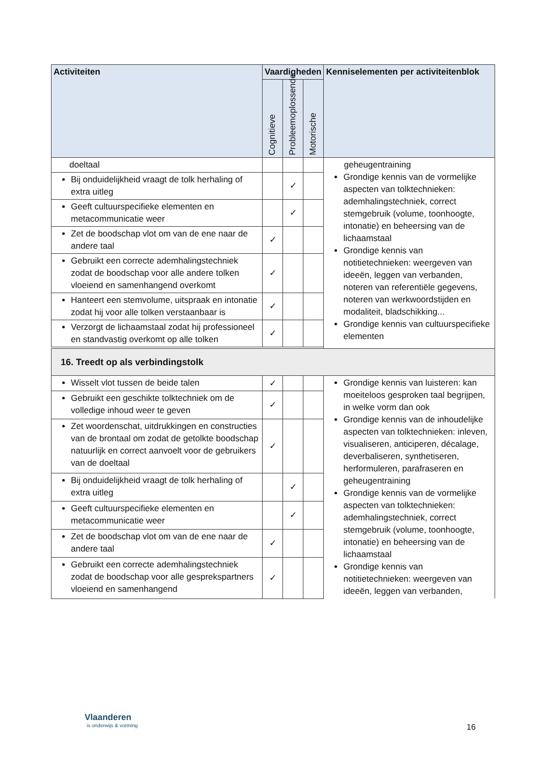| Activiteiten | Vaardigheden | | | Kenniselementen per activiteitenblok |
| --- | --- | --- | --- | --- |
| | Cognitieve | Probleemoplossende | Motorische | |
| doeltaal | | | | geheugentraining Grondige kennis van de vormelijke aspecten van tolktechnieken: ademhalingstechniek, correct stemgebruik (volume, toonhoogte, intonatie) en beheersing van de lichaamstaal Grondige kennis van notitietechnieken: weergeven van ideeën, leggen van verbanden, noteren van referentiële gegevens, noteren van werkwoordstijden en modaliteit, bladschikking... Grondige kennis van cultuurspecifieke elementen |
| Bij onduidelijkheid vraagt de tolk herhaling of extra uitleg | | ✓ | | |
| Geeft cultuurspecifieke elementen en metacommunicatie weer | | ✓ | | |
| Zet de boodschap vlot om van de ene naar de andere taal | ✓ | | | |
| Gebruikt een correcte ademhalingstechniek zodat de boodschap voor alle andere tolken vloeiend en samenhangend overkomt | ✓ | | | |
| Hanteert een stemvolume, uitspraak en intonatie zodat hij voor alle tolken verstaanbaar is | ✓ | | | |
| Verzorgt de lichaamstaal zodat hij professioneel en standvastig overkomt op alle tolken | ✓ | | | |
| 16. Treedt op als verbindingstolk | | | | |
| Wisselt vlot tussen de beide talen | ✓ | | | Grondige kennis van luisteren: kan moeiteloos gesproken taal begrijpen, in welke vorm dan ook Grondige kennis van de inhoudelijke aspecten van tolktechnieken: inleven, visualiseren, anticiperen, décalage, deverbaliseren, synthetiseren, herformuleren, parafraseren en geheugentraining Grondige kennis van de vormelijke aspecten van tolktechnieken: ademhalingstechniek, correct stemgebruik (volume, toonhoogte, intonatie) en beheersing van de lichaamstaal Grondige kennis van notitietechnieken: weergeven van ideeën, leggen van verbanden, |
| Gebruikt een geschikte tolktechniek om de volledige inhoud weer te geven | ✓ | | | |
| Zet woordenschat, uitdrukkingen en constructies van de brontaal om zodat de getolkte boodschap natuurlijk en correct aanvoelt voor de gebruikers van de doeltaal | ✓ | | | |
| Bij onduidelijkheid vraagt de tolk herhaling of extra uitleg | | ✓ | | |
| Geeft cultuurspecifieke elementen en metacommunicatie weer | | ✓ | | |
| Zet de boodschap vlot om van de ene naar de andere taal | ✓ | | | |
| Gebruikt een correcte ademhalingstechniek zodat de boodschap voor alle gesprekspartners vloeiend en samenhangend | ✓ | | | |
Vlaanderen
is onderwijs & vorming
16